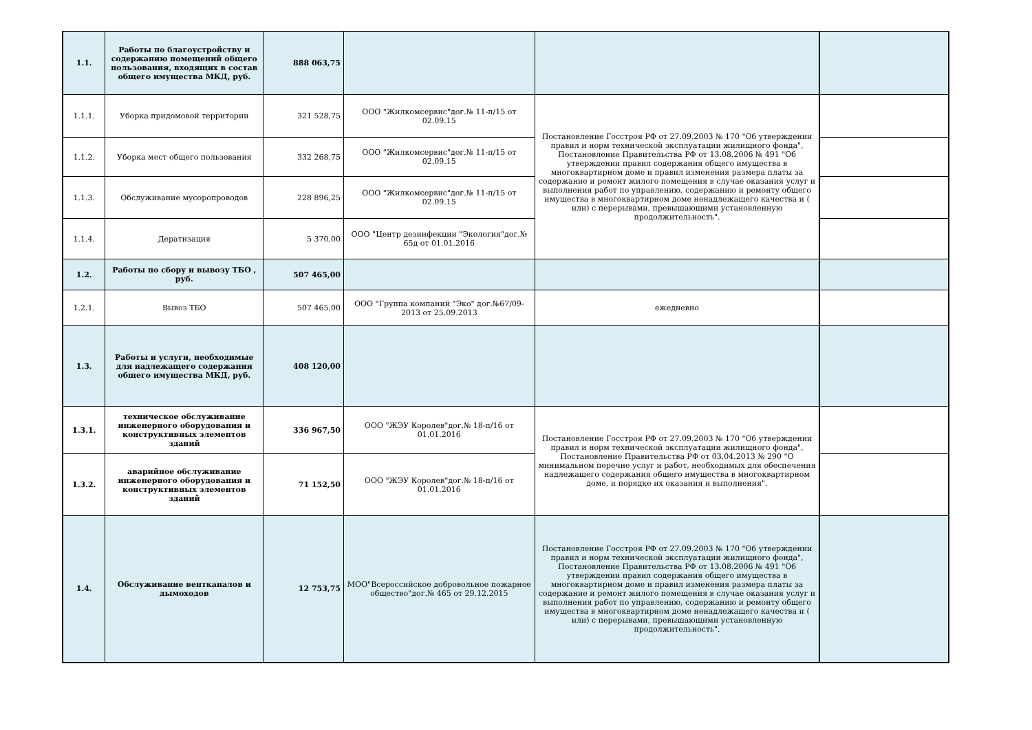| 1.1. | Работы по благоустройству и содержанию помещений общего пользования, входящих в состав общего имущества МКД, руб. | 888 063,75 | | | |
| 1.1.1. | Уборка придомовой территории | 321 528,75 | ООО "Жилкомсервис"дог.№ 11-п/15 от 02.09.15 | Постановление Госстроя РФ от 27.09.2003 № 170 "Об утверждении правил и норм технической эксплуатации жилищного фонда", Постановление Правительства РФ от 13.08.2006 № 491 "Об утверждении правил содержания общего имущества в многоквартирном доме и правил изменения размера платы за содержание и ремонт жилого помещения в случае оказания услуг и выполнения работ по управлению, содержанию и ремонту общего имущества в многоквартирном доме ненадлежащего качества и ( или) с перерывами, превышающими установленную продолжительность". | |
| 1.1.2. | Уборка мест общего пользования | 332 268,75 | ООО "Жилкомсервис"дог.№ 11-п/15 от 02.09.15 | | |
| 1.1.3. | Обслуживание мусоропроводов | 228 896,25 | ООО "Жилкомсервис"дог.№ 11-п/15 от 02.09.15 | | |
| 1.1.4. | Дератизация | 5 370,00 | ООО "Центр дезинфекции "Экология"дог.№ 65д от 01.01.2016 | | |
| 1.2. | Работы по сбору и вывозу ТБО , руб. | 507 465,00 | | | |
| 1.2.1. | Вывоз ТБО | 507 465,00 | ООО "Группа компаний "Эко" дог.№67/09-2013 от 25.09.2013 | ежедневно | |
| 1.3. | Работы и услуги, необходимые для надлежащего содержания общего имущества МКД, руб. | 408 120,00 | | | |
| 1.3.1. | техническое обслуживание инженерного оборудования и конструктивных элементов зданий | 336 967,50 | ООО "ЖЭУ Королев"дог.№ 18-п/16 от 01.01.2016 | Постановление Госстроя РФ от 27.09.2003 № 170 "Об утверждении правил и норм технической эксплуатации жилищного фонда", Постановление Правительства РФ от 03.04.2013 № 290 "О минимальном перечне услуг и работ, необходимых для обеспечения надлежащего содержания общего имущества в многоквартирном доме, и порядке их оказания и выполнения". | |
| 1.3.2. | аварийное обслуживание инженерного оборудования и конструктивных элементов зданий | 71 152,50 | ООО "ЖЭУ Королев"дог.№ 18-п/16 от 01.01.2016 | | |
| 1.4. | Обслуживание вентканалов и дымоходов | 12 753,75 | МОО"Всероссийское добровольное пожарное общество"дог.№ 465 от 29.12.2015 | Постановление Госстроя РФ от 27.09.2003 № 170 "Об утверждении правил и норм технической эксплуатации жилищного фонда", Постановление Правительства РФ от 13.08.2006 № 491 "Об утверждении правил содержания общего имущества в многоквартирном доме и правил изменения размера платы за содержание и ремонт жилого помещения в случае оказания услуг и выполнения работ по управлению, содержанию и ремонту общего имущества в многоквартирном доме ненадлежащего качества и ( или) с перерывами, превышающими установленную продолжительность". | |